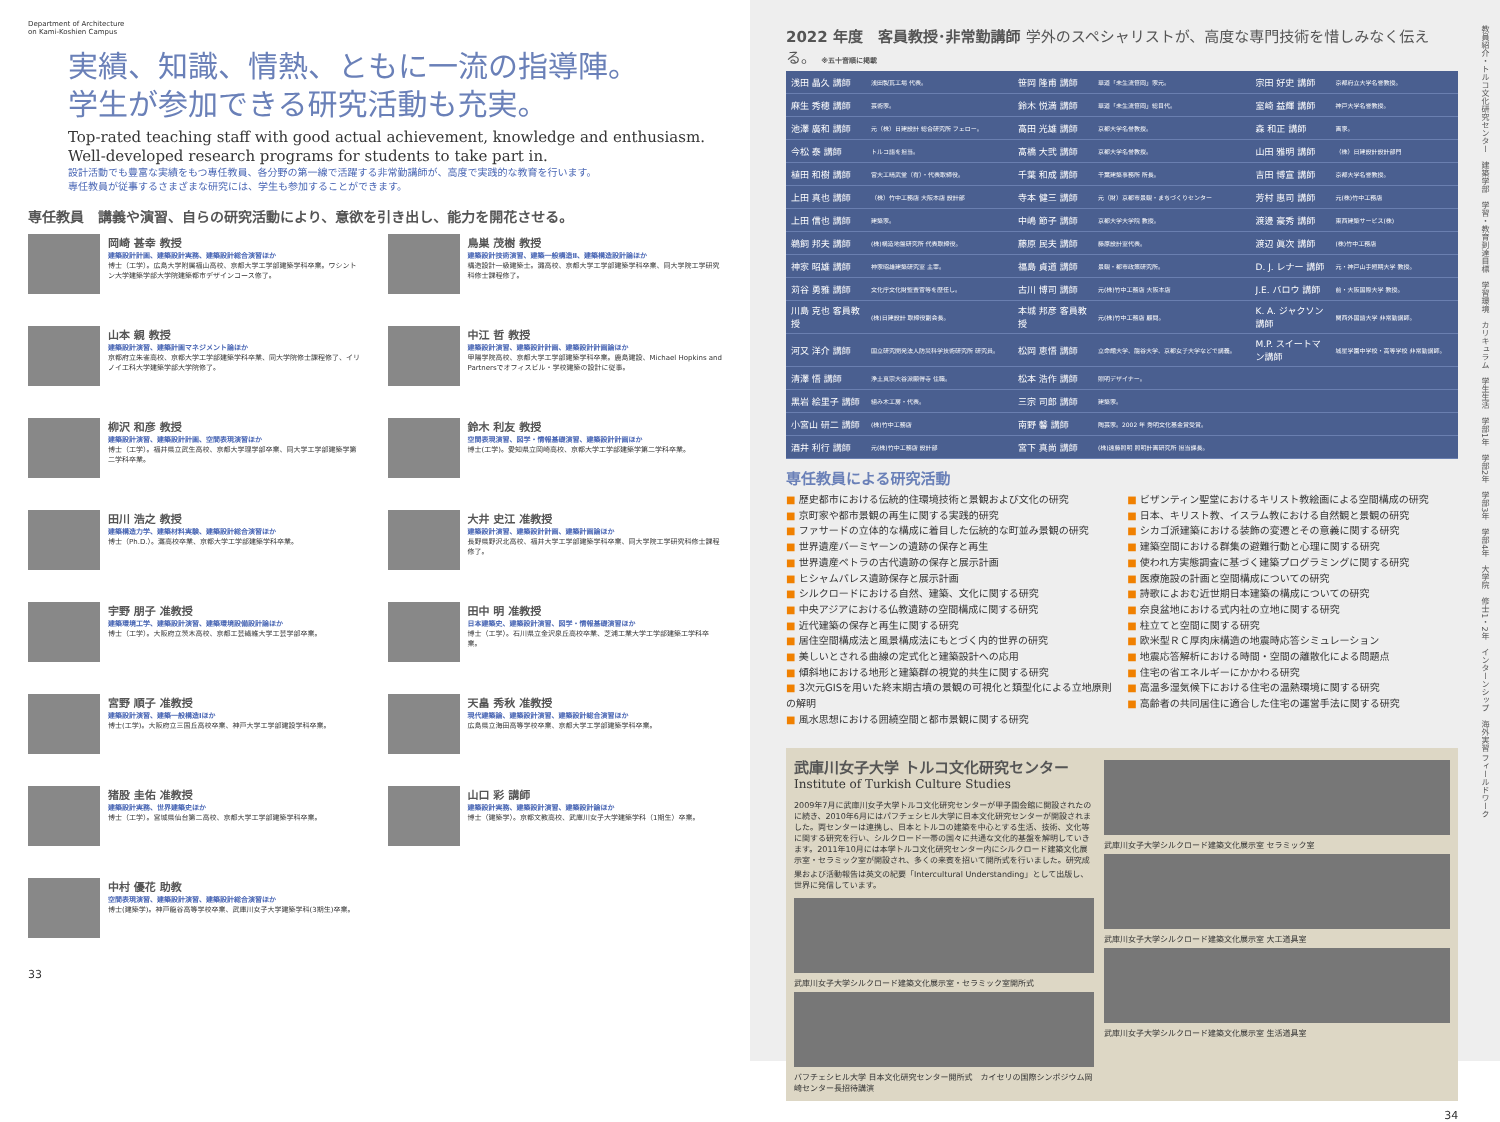Department of Architecture
on Kami-Koshien Campus
実績、知識、情熱、ともに一流の指導陣。
学生が参加できる研究活動も充実。
Top-rated teaching staff with good actual achievement, knowledge and enthusiasm.
Well-developed research programs for students to take part in.
設計活動でも豊富な実績をもつ専任教員、各分野の第一線で活躍する非常勤講師が、高度で実践的な教育を行います。
専任教員が従事するさまざまな研究には、学生も参加することができます。
専任教員　講義や演習、自らの研究活動により、意欲を引き出し、能力を開花させる。
岡崎 甚幸 教授
建築設計計画、建築設計実務、建築設計総合演習ほか
博士（工学）。広島大学附属福山高校、京都大学工学部建築学科卒業。ワシントン大学建築学部大学院建築都市デザインコース修了。
鳥巣 茂樹 教授
建築設計技術演習、建築一般構造Ⅱ、建築構造設計論ほか
構造設計一級建築士。灘高校、京都大学工学部建築学科卒業、同大学院工学研究科修士課程修了。
山本 親 教授
建築設計演習、建築計画マネジメント論ほか
京都府立朱雀高校、京都大学工学部建築学科卒業、同大学院修士課程修了、イリノイ工科大学建築学部大学院修了。
中江 哲 教授
建築設計演習、建築設計計画、建築設計計画論ほか
甲陽学院高校、京都大学工学部建築学科卒業。鹿島建設、Michael Hopkins and Partnersでオフィスビル・学校建築の設計に従事。
柳沢 和彦 教授
建築設計演習、建築設計計画、空間表現演習ほか
博士（工学）。福井県立武生高校、京都大学理学部卒業、同大学工学部建築学第二学科卒業。
鈴木 利友 教授
空間表現演習、図学・情報基礎演習、建築設計計画ほか
博士(工学)。愛知県立岡崎高校、京都大学工学部建築学第二学科卒業。
田川 浩之 教授
建築構造力学、建築材料実験、建築設計総合演習ほか
博士（Ph.D.）。灘高校卒業、京都大学工学部建築学科卒業。
大井 史江 准教授
建築設計演習、建築設計計画、建築計画論ほか
長野県野沢北高校、福井大学工学部建築学科卒業、同大学院工学研究科修士課程修了。
宇野 朋子 准教授
建築環境工学、建築設計演習、建築環境設備設計論ほか
博士（工学）。大阪府立茨木高校、京都工芸繊維大学工芸学部卒業。
田中 明 准教授
日本建築史、建築設計演習、図学・情報基礎演習ほか
博士（工学）。石川県立金沢泉丘高校卒業、芝浦工業大学工学部建築工学科卒業。
宮野 順子 准教授
建築設計演習、建築一般構造Ⅰほか
博士(工学)。大阪府立三国丘高校卒業、神戸大学工学部建設学科卒業。
天畠 秀秋 准教授
現代建築論、建築設計演習、建築設計総合演習ほか
広島県立海田高等学校卒業、京都大学工学部建築学科卒業。
猪股 圭佑 准教授
建築設計実務、世界建築史ほか
博士（工学）。宮城県仙台第二高校、京都大学工学部建築学科卒業。
山口 彩 講師
建築設計実務、建築設計演習、建築設計論ほか
博士（建築学）。京都文教高校、武庫川女子大学建築学科（1期生）卒業。
中村 優花 助教
空間表現演習、建築設計演習、建築設計総合演習ほか
博士(建築学)。神戸龍谷高等学校卒業、武庫川女子大学建築学科(3期生)卒業。
33
2022 年度　客員教授･非常勤講師 学外のスペシャリストが、高度な専門技術を惜しみなく伝える。 ※五十音順に掲載
| 浅田 晶久 講師 | 浅田製瓦工場 代表。 | 笹岡 隆甫 講師 | 華道「未生流笹岡」家元。 | 宗田 好史 講師 | 京都府立大学名誉教授。 |
| 麻生 秀穂 講師 | 芸術家。 | 鈴木 悦満 講師 | 華道「未生流笹岡」総目代。 | 室崎 益輝 講師 | 神戸大学名誉教授。 |
| 池澤 廣和 講師 | 元（株）日建設計 総合研究所 フェロー。 | 高田 光雄 講師 | 京都大学名誉教授。 | 森 和正 講師 | 画家。 |
| 今松 泰 講師 | トルコ語を担当。 | 髙橋 大弐 講師 | 京都大学名誉教授。 | 山田 雅明 講師 | （株）日建設計設計部門 |
| 植田 和樹 講師 | 宮大工晴武堂（有）・代表取締役。 | 千葉 和成 講師 | 千葉建築事務所 所長。 | 吉田 博宣 講師 | 京都大学名誉教授。 |
| 上田 真也 講師 | （株）竹中工務店 大阪本店 設計部 | 寺本 健三 講師 | 元（財）京都市景観・まちづくりセンター | 芳村 惠司 講師 | 元(株)竹中工務店 |
| 上田 信也 講師 | 建築家。 | 中嶋 節子 講師 | 京都大学大学院 教授。 | 渡邊 豪秀 講師 | 東西建築サービス(株) |
| 鵜飼 邦夫 講師 | (株)構造地盤研究所 代表取締役。 | 藤原 民夫 講師 | 藤原設計室代表。 | 渡辺 眞次 講師 | (株)竹中工務店 |
| 神家 昭雄 講師 | 神家昭雄建築研究室 主宰。 | 福島 貞道 講師 | 景観・都市政策研究所。 | D. J. レナー 講師 | 元・神戸山手短期大学 教授。 |
| 苅谷 勇雅 講師 | 文化庁文化財監査官等を歴任し。 | 古川 博司 講師 | 元(株)竹中工務店 大阪本店 | J.E. バロウ 講師 | 前・大阪国際大学 教授。 |
| 川島 克也 客員教授 | (株)日建設計 取締役副会長。 | 本城 邦彦 客員教授 | 元(株)竹中工務店 顧問。 | K. A. ジャクソン講師 | 関西外国語大学 非常勤講師。 |
| 河又 洋介 講師 | 国立研究開発法人防災科学技術研究所 研究員。 | 松岡 恵悟 講師 | 立命館大学、龍谷大学、京都女子大学などで講義。 | M.P. スイートマン講師 | 城星学園中学校・高等学校 非常勤講師。 |
| 清澤 悟 講師 | 浄土真宗大谷派願得寺 住職。 | 松本 浩作 講師 | 照明デザイナー。 | | |
| 黒岩 絵里子 講師 | 組み木工房・代表。 | 三宗 司郎 講師 | 建築家。 | | |
| 小宮山 研二 講師 | (株)竹中工務店 | 南野 馨 講師 | 陶芸家。2002 年 秀明文化基金賞受賞。 | | |
| 酒井 利行 講師 | 元(株)竹中工務店 設計部 | 宮下 真尚 講師 | (株)遠藤照明 照明計画研究所 担当課長。 | | |
専任教員による研究活動
■ 歴史都市における伝統的住環境技術と景観および文化の研究
■ 京町家や都市景観の再生に関する実践的研究
■ ファサードの立体的な構成に着目した伝統的な町並み景観の研究
■ 世界遺産バーミヤーンの遺跡の保存と再生
■ 世界遺産ペトラの古代遺跡の保存と展示計画
■ ヒシャムパレス遺跡保存と展示計画
■ シルクロードにおける自然、建築、文化に関する研究
■ 中央アジアにおける仏教遺跡の空間構成に関する研究
■ 近代建築の保存と再生に関する研究
■ 居住空間構成法と風景構成法にもとづく内的世界の研究
■ 美しいとされる曲線の定式化と建築設計への応用
■ 傾斜地における地形と建築群の視覚的共生に関する研究
■ 3次元GISを用いた終末期古墳の景観の可視化と類型化による立地原則の解明
■ 風水思想における囲繞空間と都市景観に関する研究
■ ビザンティン聖堂におけるキリスト教絵画による空間構成の研究
■ 日本、キリスト教、イスラム教における自然観と景観の研究
■ シカゴ派建築における装飾の変遷とその意義に関する研究
■ 建築空間における群集の避難行動と心理に関する研究
■ 使われ方実態調査に基づく建築プログラミングに関する研究
■ 医療施設の計画と空間構成についての研究
■ 詩歌によおむ近世期日本建築の構成についての研究
■ 奈良盆地における式内社の立地に関する研究
■ 柱立てと空間に関する研究
■ 欧米型ＲＣ厚肉床構造の地震時応答シミュレーション
■ 地震応答解析における時間・空間の離散化による問題点
■ 住宅の省エネルギーにかかわる研究
■ 高温多湿気候下における住宅の温熱環境に関する研究
■ 高齢者の共同居住に適合した住宅の運営手法に関する研究
武庫川女子大学 トルコ文化研究センター
Institute of Turkish Culture Studies
2009年7月に武庫川女子大学トルコ文化研究センターが甲子園会館に開設されたのに続き、2010年6月にはパフチェシヒル大学に日本文化研究センターが開設されました。両センターは連携し、日本とトルコの建築を中心とする生活、技術、文化等に関する研究を行い、シルクロード一帯の国々に共通な文化的基盤を解明していきます。2011年10月には本学トルコ文化研究センター内にシルクロード建築文化展示室・セラミック室が開設され、多くの来賓を招いて開所式を行いました。研究成果および活動報告は英文の紀要「Intercultural Understanding」として出版し、世界に発信しています。
武庫川女子大学シルクロード建築文化展示室・セラミック室開所式
バフチェシヒル大学 日本文化研究センター開所式　カイセリの国際シンポジウム岡崎センター長招待講演
武庫川女子大学シルクロード建築文化展示室 セラミック室
武庫川女子大学シルクロード建築文化展示室 大工道具室
武庫川女子大学シルクロード建築文化展示室 生活道具室
34
教員紹介・トルコ文化研究センター　建築学部　学習・教育到達目標　学習環境　カリキュラム　学生生活　学部1年　学部2年　学部3年　学部4年　大学院　修士1・2年　インターンシップ　海外実習 フィールドワーク